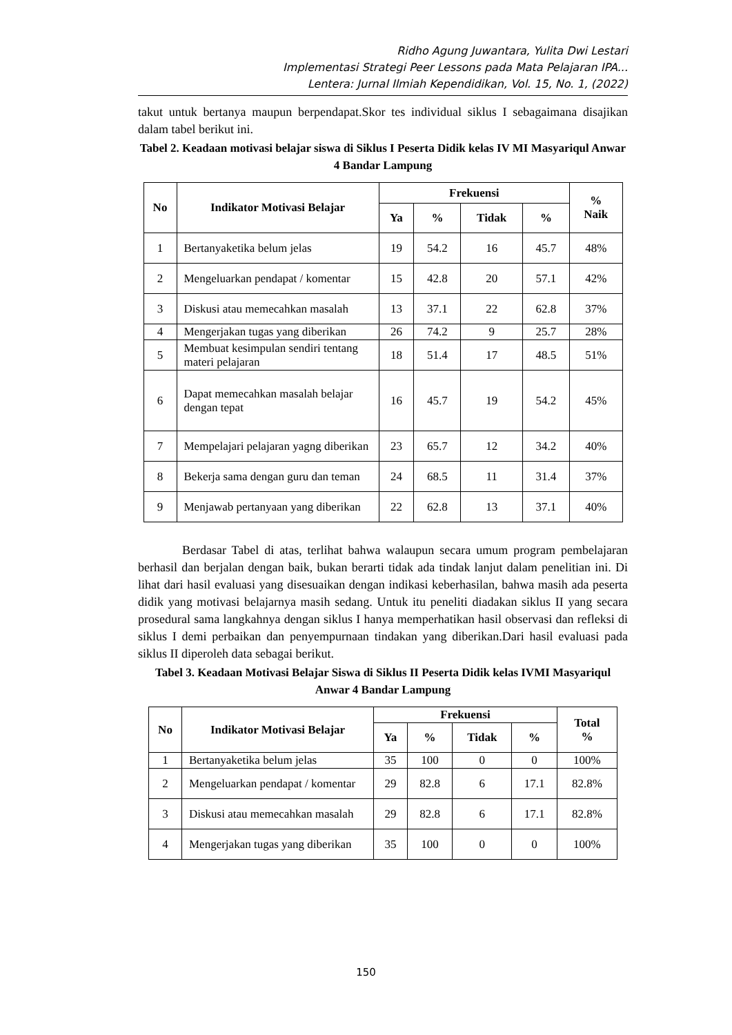Ridho Agung Juwantara, Yulita Dwi Lestari
Implementasi Strategi Peer Lessons pada Mata Pelajaran IPA...
Lentera: Jurnal Ilmiah Kependidikan, Vol. 15, No. 1, (2022)
takut untuk bertanya maupun berpendapat.Skor tes individual siklus I sebagaimana disajikan dalam tabel berikut ini.
Tabel 2. Keadaan motivasi belajar siswa di Siklus I Peserta Didik kelas IV MI Masyariqul Anwar 4 Bandar Lampung
| No | Indikator Motivasi Belajar | Frekuensi | | | | % Naik |
| --- | --- | --- | --- | --- | --- | --- |
| | | Ya | % | Tidak | % | |
| 1 | Bertanyaketika belum jelas | 19 | 54.2 | 16 | 45.7 | 48% |
| 2 | Mengeluarkan pendapat / komentar | 15 | 42.8 | 20 | 57.1 | 42% |
| 3 | Diskusi atau memecahkan masalah | 13 | 37.1 | 22 | 62.8 | 37% |
| 4 | Mengerjakan tugas yang diberikan | 26 | 74.2 | 9 | 25.7 | 28% |
| 5 | Membuat kesimpulan sendiri tentang materi pelajaran | 18 | 51.4 | 17 | 48.5 | 51% |
| 6 | Dapat memecahkan masalah belajar dengan tepat | 16 | 45.7 | 19 | 54.2 | 45% |
| 7 | Mempelajari pelajaran yagng diberikan | 23 | 65.7 | 12 | 34.2 | 40% |
| 8 | Bekerja sama dengan guru dan teman | 24 | 68.5 | 11 | 31.4 | 37% |
| 9 | Menjawab pertanyaan yang diberikan | 22 | 62.8 | 13 | 37.1 | 40% |
Berdasar Tabel di atas, terlihat bahwa walaupun secara umum program pembelajaran berhasil dan berjalan dengan baik, bukan berarti tidak ada tindak lanjut dalam penelitian ini. Di lihat dari hasil evaluasi yang disesuaikan dengan indikasi keberhasilan, bahwa masih ada peserta didik yang motivasi belajarnya masih sedang. Untuk itu peneliti diadakan siklus II yang secara prosedural sama langkahnya dengan siklus I hanya memperhatikan hasil observasi dan refleksi di siklus I demi perbaikan dan penyempurnaan tindakan yang diberikan.Dari hasil evaluasi pada siklus II diperoleh data sebagai berikut.
Tabel 3. Keadaan Motivasi Belajar Siswa di Siklus II Peserta Didik kelas IVMI Masyariqul Anwar 4 Bandar Lampung
| No | Indikator Motivasi Belajar | Frekuensi | | | | Total % |
| --- | --- | --- | --- | --- | --- | --- |
| | | Ya | % | Tidak | % | |
| 1 | Bertanyaketika belum jelas | 35 | 100 | 0 | 0 | 100% |
| 2 | Mengeluarkan pendapat / komentar | 29 | 82.8 | 6 | 17.1 | 82.8% |
| 3 | Diskusi atau memecahkan masalah | 29 | 82.8 | 6 | 17.1 | 82.8% |
| 4 | Mengerjakan tugas yang diberikan | 35 | 100 | 0 | 0 | 100% |
150